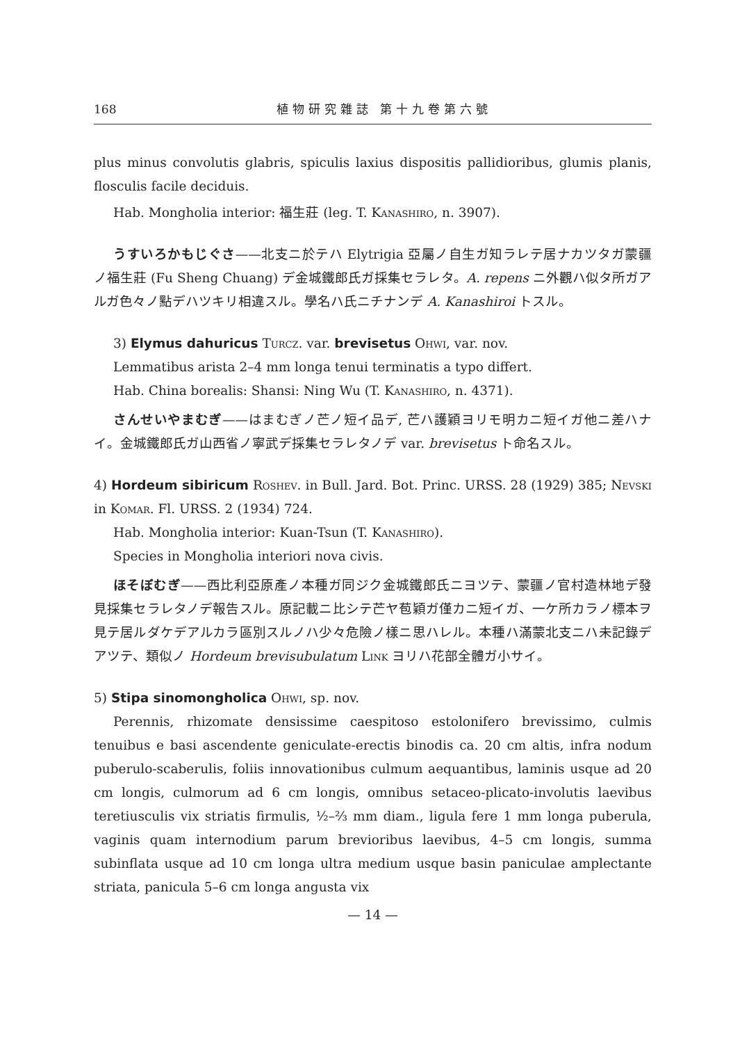168 植物研究雜誌 第十九卷第六號
plus minus convolutis glabris, spiculis laxius dispositis pallidioribus, glumis planis, flosculis facile deciduis.
Hab. Mongholia interior: 福生莊 (leg. T. Kanashiro, n. 3907).
うすいろかもじぐさ——北支ニ於テハ Elytrigia 亞屬ノ自生ガ知ラレテ居ナカツタガ蒙疆ノ福生莊 (Fu Sheng Chuang) デ金城鐵郎氏ガ採集セラレタ。A. repens ニ外觀ハ似タ所ガアルガ色々ノ點デハツキリ相違スル。學名ハ氏ニチナンデ A. Kanashiroi トスル。
3) Elymus dahuricus Turcz. var. brevisetus Ohwi, var. nov.
Lemmatibus arista 2–4 mm longa tenui terminatis a typo differt.
Hab. China borealis: Shansi: Ning Wu (T. Kanashiro, n. 4371).
さんせいやまむぎ——はまむぎノ芒ノ短イ品デ, 芒ハ護穎ヨリモ明カニ短イガ他ニ差ハナイ。金城鐵郎氏ガ山西省ノ寧武デ採集セラレタノデ var. brevisetus ト命名スル。
4) Hordeum sibiricum Roshev. in Bull. Jard. Bot. Princ. URSS. 28 (1929) 385; Nevski in Komar. Fl. URSS. 2 (1934) 724.
Hab. Mongholia interior: Kuan-Tsun (T. Kanashiro).
Species in Mongholia interiori nova civis.
ほそぼむぎ——西比利亞原產ノ本種ガ同ジク金城鐵郎氏ニヨツテ、蒙疆ノ官村造林地デ發見採集セラレタノデ報告スル。原記載ニ比シテ芒ヤ苞穎ガ僅カニ短イガ、一ケ所カラノ標本ヲ見テ居ルダケデアルカラ區別スルノハ少々危險ノ樣ニ思ハレル。本種ハ滿蒙北支ニハ未記錄デアツテ、類似ノ Hordeum brevisubulatum Link ヨリハ花部全體ガ小サイ。
5) Stipa sinomongholica Ohwi, sp. nov.
Perennis, rhizomate densissime caespitoso estolonifero brevissimo, culmis tenuibus e basi ascendente geniculate-erectis binodis ca. 20 cm altis, infra nodum puberulo-scaberulis, foliis innovationibus culmum aequantibus, laminis usque ad 20 cm longis, culmorum ad 6 cm longis, omnibus setaceo-plicato-involutis laevibus teretiusculis vix striatis firmulis, ½–⅔ mm diam., ligula fere 1 mm longa puberula, vaginis quam internodium parum brevioribus laevibus, 4–5 cm longis, summa subinflata usque ad 10 cm longa ultra medium usque basin paniculae amplectante striata, panicula 5–6 cm longa angusta vix
— 14 —